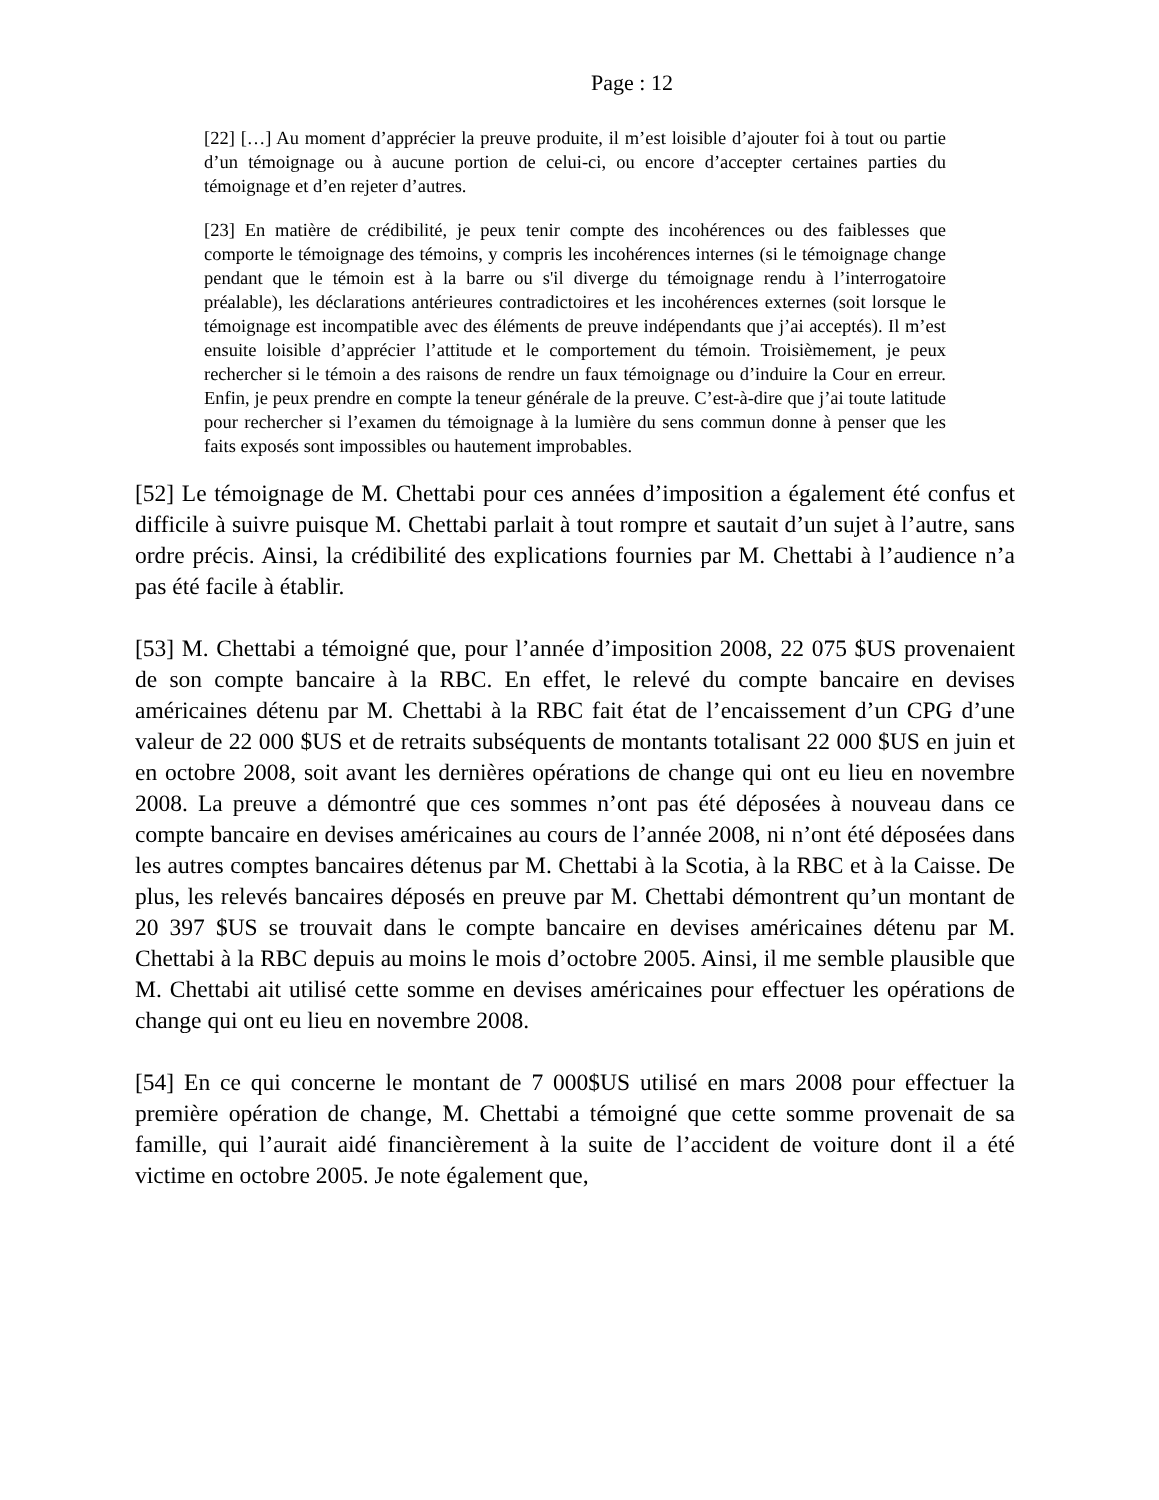Page : 12
[22] […] Au moment d’apprécier la preuve produite, il m’est loisible d’ajouter foi à tout ou partie d’un témoignage ou à aucune portion de celui-ci, ou encore d’accepter certaines parties du témoignage et d’en rejeter d’autres.
[23] En matière de crédibilité, je peux tenir compte des incohérences ou des faiblesses que comporte le témoignage des témoins, y compris les incohérences internes (si le témoignage change pendant que le témoin est à la barre ou s'il diverge du témoignage rendu à l’interrogatoire préalable), les déclarations antérieures contradictoires et les incohérences externes (soit lorsque le témoignage est incompatible avec des éléments de preuve indépendants que j’ai acceptés). Il m’est ensuite loisible d’apprécier l’attitude et le comportement du témoin. Troisièmement, je peux rechercher si le témoin a des raisons de rendre un faux témoignage ou d’induire la Cour en erreur. Enfin, je peux prendre en compte la teneur générale de la preuve. C’est-à-dire que j’ai toute latitude pour rechercher si l’examen du témoignage à la lumière du sens commun donne à penser que les faits exposés sont impossibles ou hautement improbables.
[52] Le témoignage de M. Chettabi pour ces années d’imposition a également été confus et difficile à suivre puisque M. Chettabi parlait à tout rompre et sautait d’un sujet à l’autre, sans ordre précis. Ainsi, la crédibilité des explications fournies par M. Chettabi à l’audience n’a pas été facile à établir.
[53] M. Chettabi a témoigné que, pour l’année d’imposition 2008, 22 075 $US provenaient de son compte bancaire à la RBC. En effet, le relevé du compte bancaire en devises américaines détenu par M. Chettabi à la RBC fait état de l’encaissement d’un CPG d’une valeur de 22 000 $US et de retraits subséquents de montants totalisant 22 000 $US en juin et en octobre 2008, soit avant les dernières opérations de change qui ont eu lieu en novembre 2008. La preuve a démontré que ces sommes n’ont pas été déposées à nouveau dans ce compte bancaire en devises américaines au cours de l’année 2008, ni n’ont été déposées dans les autres comptes bancaires détenus par M. Chettabi à la Scotia, à la RBC et à la Caisse. De plus, les relevés bancaires déposés en preuve par M. Chettabi démontrent qu’un montant de 20 397 $US se trouvait dans le compte bancaire en devises américaines détenu par M. Chettabi à la RBC depuis au moins le mois d’octobre 2005. Ainsi, il me semble plausible que M. Chettabi ait utilisé cette somme en devises américaines pour effectuer les opérations de change qui ont eu lieu en novembre 2008.
[54] En ce qui concerne le montant de 7 000$US utilisé en mars 2008 pour effectuer la première opération de change, M. Chettabi a témoigné que cette somme provenait de sa famille, qui l’aurait aidé financièrement à la suite de l’accident de voiture dont il a été victime en octobre 2005. Je note également que,